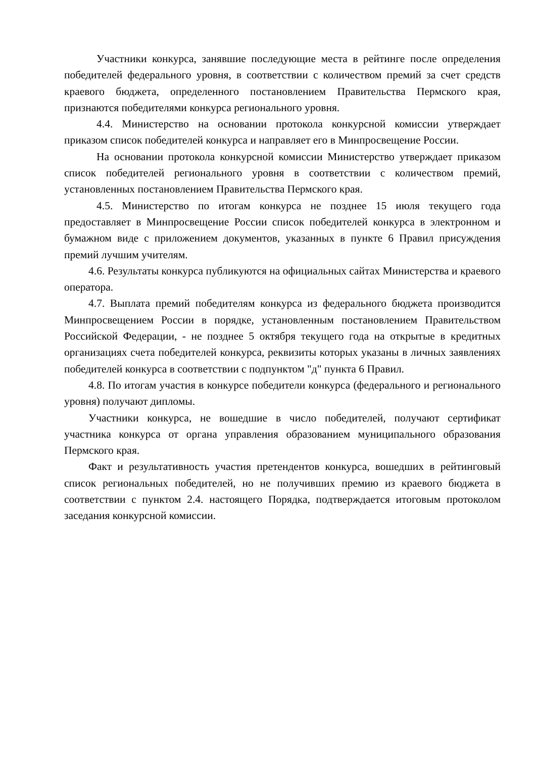Участники конкурса, занявшие последующие места в рейтинге после определения победителей федерального уровня, в соответствии с количеством премий за счет средств краевого бюджета, определенного постановлением Правительства Пермского края, признаются победителями конкурса регионального уровня.
4.4. Министерство на основании протокола конкурсной комиссии утверждает приказом список победителей конкурса и направляет его в Минпросвещение России.
На основании протокола конкурсной комиссии Министерство утверждает приказом список победителей регионального уровня в соответствии с количеством премий, установленных постановлением Правительства Пермского края.
4.5. Министерство по итогам конкурса не позднее 15 июля текущего года предоставляет в Минпросвещение России список победителей конкурса в электронном и бумажном виде с приложением документов, указанных в пункте 6 Правил присуждения премий лучшим учителям.
4.6. Результаты конкурса публикуются на официальных сайтах Министерства и краевого оператора.
4.7. Выплата премий победителям конкурса из федерального бюджета производится Минпросвещением России в порядке, установленным постановлением Правительством Российской Федерации, - не позднее 5 октября текущего года на открытые в кредитных организациях счета победителей конкурса, реквизиты которых указаны в личных заявлениях победителей конкурса в соответствии с подпунктом "д" пункта 6 Правил.
4.8. По итогам участия в конкурсе победители конкурса (федерального и регионального уровня) получают дипломы.
Участники конкурса, не вошедшие в число победителей, получают сертификат участника конкурса от органа управления образованием муниципального образования Пермского края.
Факт и результативность участия претендентов конкурса, вошедших в рейтинговый список региональных победителей, но не получивших премию из краевого бюджета в соответствии с пунктом 2.4. настоящего Порядка, подтверждается итоговым протоколом заседания конкурсной комиссии.